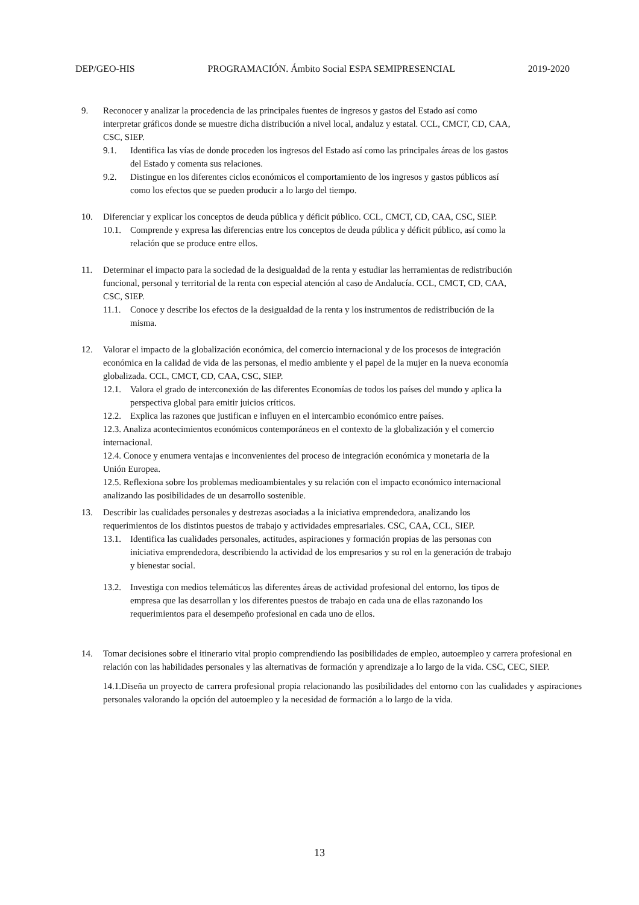DEP/GEO-HIS PROGRAMACIÓN. Ámbito Social ESPA SEMIPRESENCIAL 2019-2020
9. Reconocer y analizar la procedencia de las principales fuentes de ingresos y gastos del Estado así como interpretar gráficos donde se muestre dicha distribución a nivel local, andaluz y estatal. CCL, CMCT, CD, CAA, CSC, SIEP.
9.1. Identifica las vías de donde proceden los ingresos del Estado así como las principales áreas de los gastos del Estado y comenta sus relaciones.
9.2. Distingue en los diferentes ciclos económicos el comportamiento de los ingresos y gastos públicos así como los efectos que se pueden producir a lo largo del tiempo.
10. Diferenciar y explicar los conceptos de deuda pública y déficit público. CCL, CMCT, CD, CAA, CSC, SIEP.
10.1. Comprende y expresa las diferencias entre los conceptos de deuda pública y déficit público, así como la relación que se produce entre ellos.
11. Determinar el impacto para la sociedad de la desigualdad de la renta y estudiar las herramientas de redistribución funcional, personal y territorial de la renta con especial atención al caso de Andalucía. CCL, CMCT, CD, CAA, CSC, SIEP.
11.1. Conoce y describe los efectos de la desigualdad de la renta y los instrumentos de redistribución de la misma.
12. Valorar el impacto de la globalización económica, del comercio internacional y de los procesos de integración económica en la calidad de vida de las personas, el medio ambiente y el papel de la mujer en la nueva economía globalizada. CCL, CMCT, CD, CAA, CSC, SIEP.
12.1. Valora el grado de interconexión de las diferentes Economías de todos los países del mundo y aplica la perspectiva global para emitir juicios críticos.
12.2. Explica las razones que justifican e influyen en el intercambio económico entre países.
12.3. Analiza acontecimientos económicos contemporáneos en el contexto de la globalización y el comercio internacional.
12.4. Conoce y enumera ventajas e inconvenientes del proceso de integración económica y monetaria de la Unión Europea.
12.5. Reflexiona sobre los problemas medioambientales y su relación con el impacto económico internacional analizando las posibilidades de un desarrollo sostenible.
13. Describir las cualidades personales y destrezas asociadas a la iniciativa emprendedora, analizando los requerimientos de los distintos puestos de trabajo y actividades empresariales. CSC, CAA, CCL, SIEP.
13.1. Identifica las cualidades personales, actitudes, aspiraciones y formación propias de las personas con iniciativa emprendedora, describiendo la actividad de los empresarios y su rol en la generación de trabajo y bienestar social.
13.2. Investiga con medios telemáticos las diferentes áreas de actividad profesional del entorno, los tipos de empresa que las desarrollan y los diferentes puestos de trabajo en cada una de ellas razonando los requerimientos para el desempeño profesional en cada uno de ellos.
14. Tomar decisiones sobre el itinerario vital propio comprendiendo las posibilidades de empleo, autoempleo y carrera profesional en relación con las habilidades personales y las alternativas de formación y aprendizaje a lo largo de la vida. CSC, CEC, SIEP.
14.1.Diseña un proyecto de carrera profesional propia relacionando las posibilidades del entorno con las cualidades y aspiraciones personales valorando la opción del autoempleo y la necesidad de formación a lo largo de la vida.
13